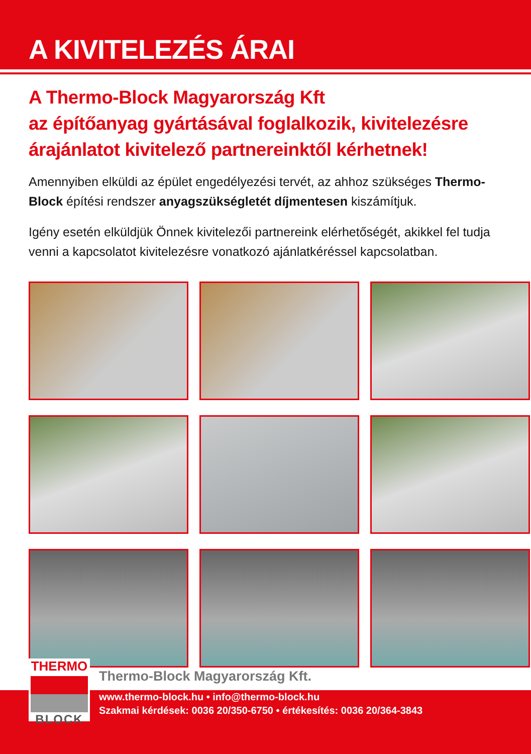A KIVITELEZÉS ÁRAI
A Thermo-Block Magyarország Kft
az építőanyag gyártásával foglalkozik, kivitelezésre árajánlatot kivitelező partnereinktől kérhetnek!
Amennyiben elküldi az épület engedélyezési tervét, az ahhoz szükséges Thermo-Block építési rendszer anyagszükségletét díjmentesen kiszámítjuk.
Igény esetén elküldjük Önnek kivitelezői partnereink elérhetőségét, akikkel fel tudja venni a kapcsolatot kivitelezésre vonatkozó ajánlatkéréssel kapcsolatban.
THERMO
BLOCK
Thermo-Block Magyarország Kft.
www.thermo-block.hu • info@thermo-block.hu
Szakmai kérdések: 0036 20/350-6750 • értékesítés: 0036 20/364-3843